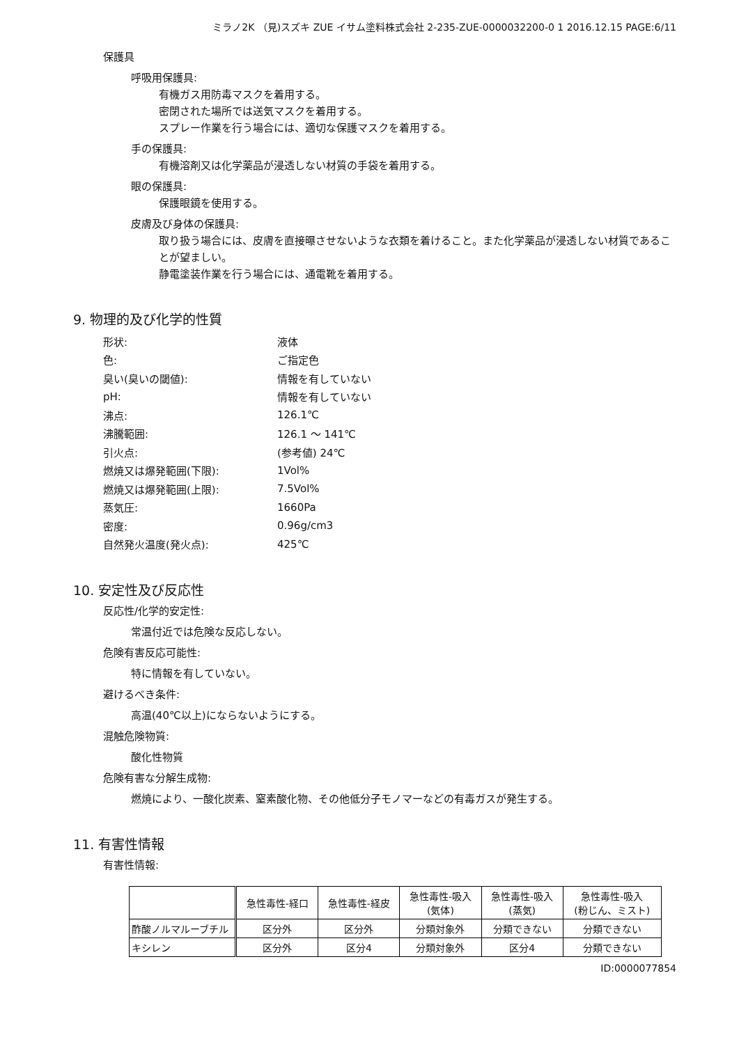ミラノ2K （見)スズキ ZUE イサム塗料株式会社 2-235-ZUE-0000032200-0 1 2016.12.15 PAGE:6/11
保護具
呼吸用保護具:
有機ガス用防毒マスクを着用する。
密閉された場所では送気マスクを着用する。
スプレー作業を行う場合には、適切な保護マスクを着用する。
手の保護具:
有機溶剤又は化学薬品が浸透しない材質の手袋を着用する。
眼の保護具:
保護眼鏡を使用する。
皮膚及び身体の保護具:
取り扱う場合には、皮膚を直接曝させないような衣類を着けること。また化学薬品が浸透しない材質であることが望ましい。
静電塗装作業を行う場合には、通電靴を着用する。
9. 物理的及び化学的性質
| 形状: | 液体 |
| 色: | ご指定色 |
| 臭い(臭いの閾値): | 情報を有していない |
| pH: | 情報を有していない |
| 沸点: | 126.1℃ |
| 沸騰範囲: | 126.1 ～ 141℃ |
| 引火点: | (参考値) 24℃ |
| 燃焼又は爆発範囲(下限): | 1Vol% |
| 燃焼又は爆発範囲(上限): | 7.5Vol% |
| 蒸気圧: | 1660Pa |
| 密度: | 0.96g/cm3 |
| 自然発火温度(発火点): | 425℃ |
10. 安定性及び反応性
反応性/化学的安定性:
常温付近では危険な反応しない。
危険有害反応可能性:
特に情報を有していない。
避けるべき条件:
高温(40℃以上)にならないようにする。
混触危険物質:
酸化性物質
危険有害な分解生成物:
燃焼により、一酸化炭素、窒素酸化物、その他低分子モノマーなどの有毒ガスが発生する。
11. 有害性情報
有害性情報:
| | 急性毒性-経口 | 急性毒性-経皮 | 急性毒性-吸入 (気体) | 急性毒性-吸入 (蒸気) | 急性毒性-吸入 (粉じん、ミスト) |
| --- | --- | --- | --- | --- | --- |
| 酢酸ノルマルーブチル | 区分外 | 区分外 | 分類対象外 | 分類できない | 分類できない |
| キシレン | 区分外 | 区分4 | 分類対象外 | 区分4 | 分類できない |
ID:0000077854